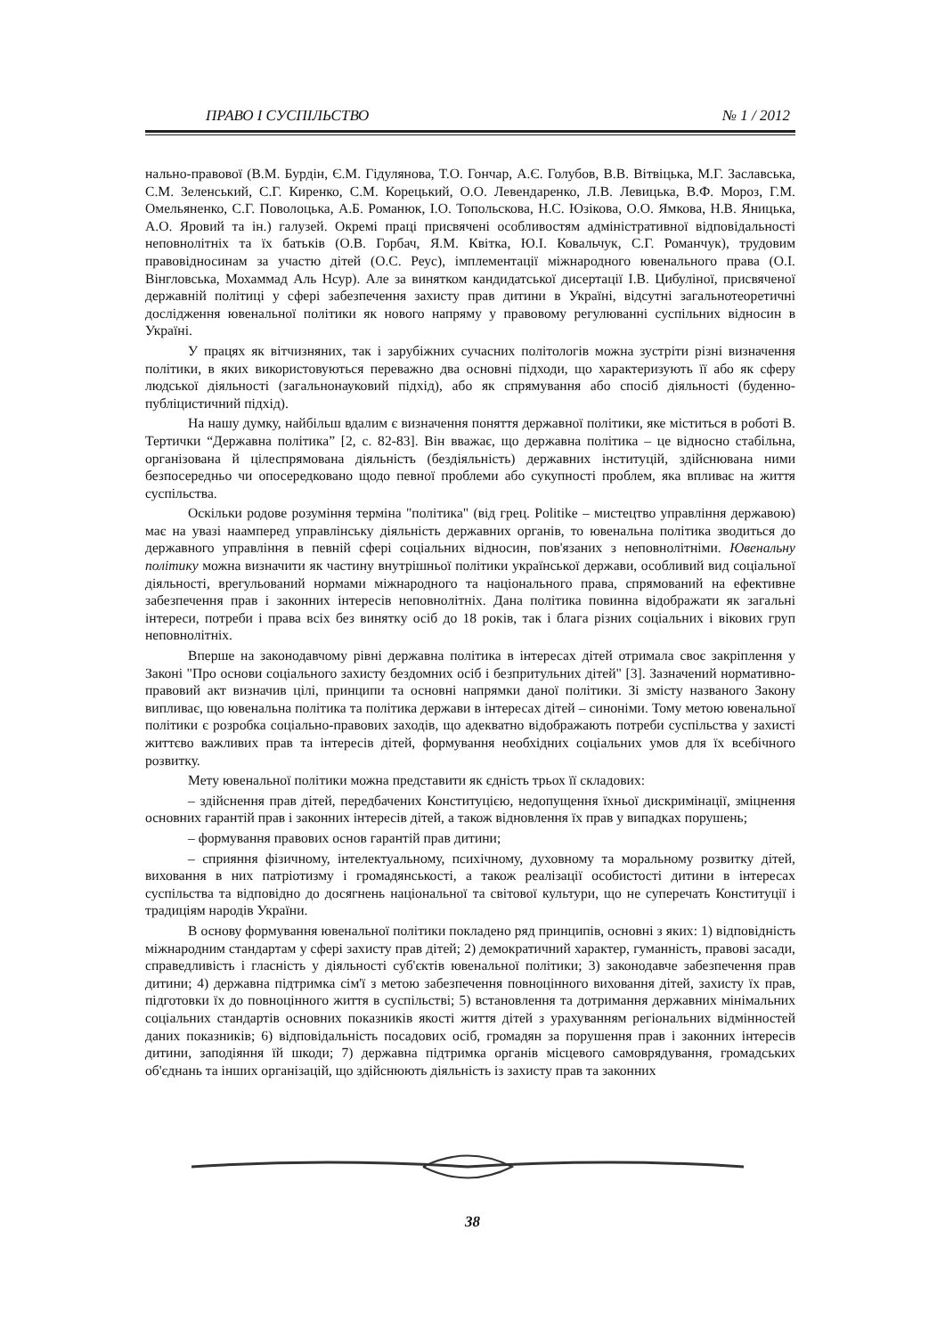ПРАВО І СУСПІЛЬСТВО № 1 / 2012
нально-правової (В.М. Бурдін, Є.М. Гідулянова, Т.О. Гончар, А.Є. Голубов, В.В. Вітвіцька, М.Г. Заславська, С.М. Зеленський, С.Г. Киренко, С.М. Корецький, О.О. Левендаренко, Л.В. Левицька, В.Ф. Мороз, Г.М. Омельяненко, С.Г. Поволоцька, А.Б. Романюк, І.О. Топольскова, Н.С. Юзікова, О.О. Ямкова, Н.В. Яницька, А.О. Яровий та ін.) галузей. Окремі праці присвячені особливостям адміністративної відповідальності неповнолітніх та їх батьків (О.В. Горбач, Я.М. Квітка, Ю.І. Ковальчук, С.Г. Романчук), трудовим правовідносинам за участю дітей (О.С. Реус), імплементації міжнародного ювенального права (О.І. Вінгловська, Мохаммад Аль Нсур). Але за винятком кандидатської дисертації І.В. Цибуліної, присвяченої державній політиці у сфері забезпечення захисту прав дитини в Україні, відсутні загальнотеоретичні дослідження ювенальної політики як нового напряму у правовому регулюванні суспільних відносин в Україні.
У працях як вітчизняних, так і зарубіжних сучасних політологів можна зустріти різні визначення політики, в яких використовуються переважно два основні підходи, що характеризують її або як сферу людської діяльності (загальнонауковий підхід), або як спрямування або спосіб діяльності (буденно-публіцистичний підхід).
На нашу думку, найбільш вдалим є визначення поняття державної політики, яке міститься в роботі В. Тертички “Державна політика” [2, с. 82-83]. Він вважає, що державна політика – це відносно стабільна, організована й цілеспрямована діяльність (бездіяльність) державних інституцій, здійснювана ними безпосередньо чи опосередковано щодо певної проблеми або сукупності проблем, яка впливає на життя суспільства.
Оскільки родове розуміння терміна "політика" (від грец. Politike – мистецтво управління державою) має на увазі наамперед управлінську діяльність державних органів, то ювенальна політика зводиться до державного управління в певній сфері соціальних відносин, пов'язаних з неповнолітніми. Ювенальну політику можна визначити як частину внутрішньої політики української держави, особливий вид соціальної діяльності, врегульований нормами міжнародного та національного права, спрямований на ефективне забезпечення прав і законних інтересів неповнолітніх. Дана політика повинна відображати як загальні інтереси, потреби і права всіх без винятку осіб до 18 років, так і блага різних соціальних і вікових груп неповнолітніх.
Вперше на законодавчому рівні державна політика в інтересах дітей отримала своє закріплення у Законі "Про основи соціального захисту бездомних осіб і безпритульних дітей" [3]. Зазначений нормативно-правовий акт визначив цілі, принципи та основні напрямки даної політики. Зі змісту названого Закону випливає, що ювенальна політика та політика держави в інтересах дітей – синоніми. Тому метою ювенальної політики є розробка соціально-правових заходів, що адекватно відображають потреби суспільства у захисті життєво важливих прав та інтересів дітей, формування необхідних соціальних умов для їх всебічного розвитку.
Мету ювенальної політики можна представити як єдність трьох її складових:
– здійснення прав дітей, передбачених Конституцією, недопущення їхньої дискримінації, зміцнення основних гарантій прав і законних інтересів дітей, а також відновлення їх прав у випадках порушень;
– формування правових основ гарантій прав дитини;
– сприяння фізичному, інтелектуальному, психічному, духовному та моральному розвитку дітей, виховання в них патріотизму і громадянськості, а також реалізації особистості дитини в інтересах суспільства та відповідно до досягнень національної та світової культури, що не суперечать Конституції і традиціям народів України.
В основу формування ювенальної політики покладено ряд принципів, основні з яких: 1) відповідність міжнародним стандартам у сфері захисту прав дітей; 2) демократичний характер, гуманність, правові засади, справедливість і гласність у діяльності суб'єктів ювенальної політики; 3) законодавче забезпечення прав дитини; 4) державна підтримка сім'ї з метою забезпечення повноцінного виховання дітей, захисту їх прав, підготовки їх до повноцінного життя в суспільстві; 5) встановлення та дотримання державних мінімальних соціальних стандартів основних показників якості життя дітей з урахуванням регіональних відмінностей даних показників; 6) відповідальність посадових осіб, громадян за порушення прав і законних інтересів дитини, заподіяння їй шкоди; 7) державна підтримка органів місцевого самоврядування, громадських об'єднань та інших організацій, що здійснюють діяльність із захисту прав та законних
38